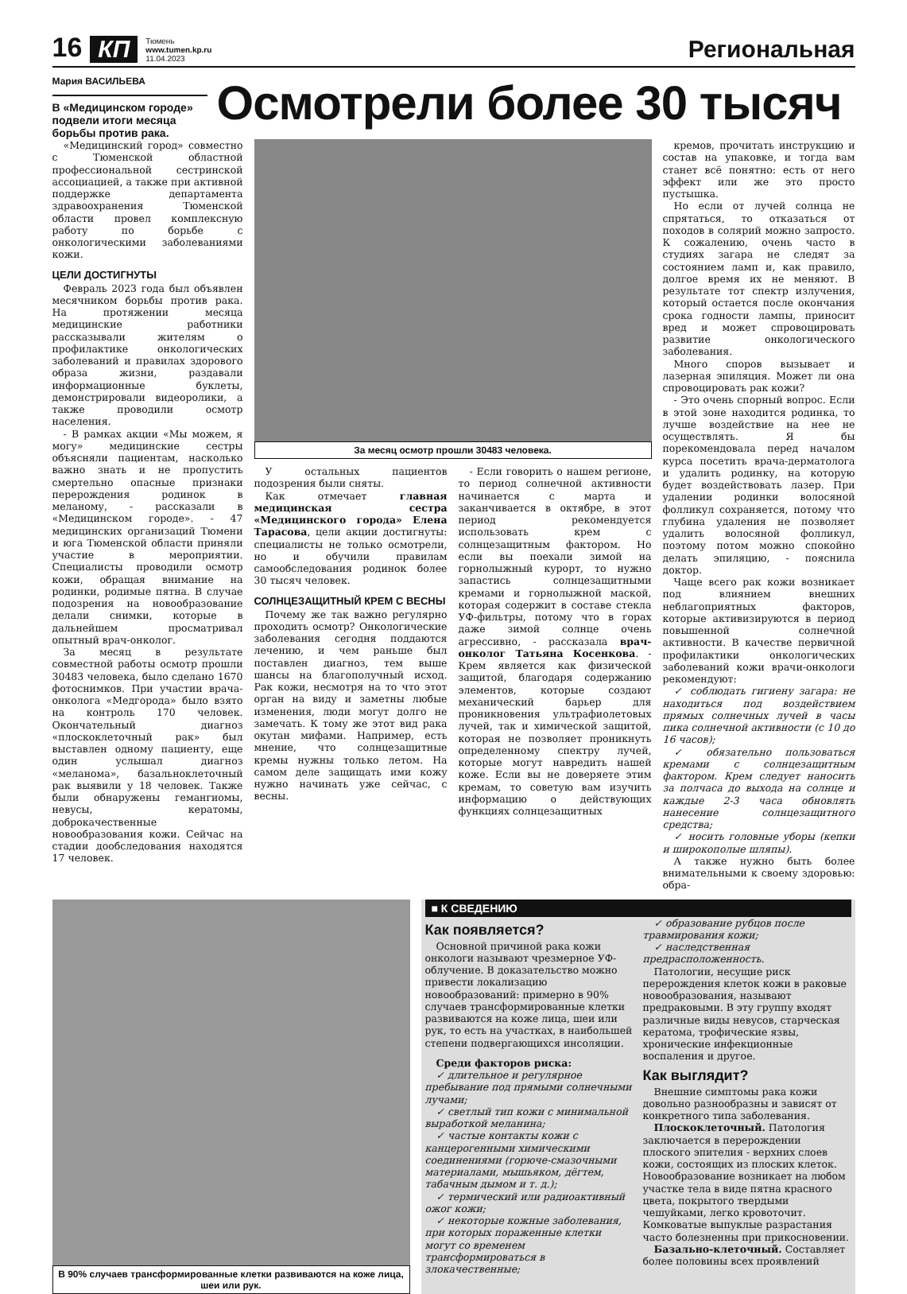16 КП
Тюмень
www.tumen.kp.ru
11.04.2023
Региональная
Мария ВАСИЛЬЕВА
В «Медицинском городе» подвели итоги месяца борьбы против рака.
Осмотрели более 30 тысяч
«Медицинский город» совместно с Тюменской областной профессиональной сестринской ассоциацией, а также при активной поддержке департамента здравоохранения Тюменской области провел комплексную работу по борьбе с онкологическими заболеваниями кожи.
ЦЕЛИ ДОСТИГНУТЫ
Февраль 2023 года был объявлен месячником борьбы против рака. На протяжении месяца медицинские работники рассказывали жителям о профилактике онкологических заболеваний и правилах здорового образа жизни, раздавали информационные буклеты, демонстрировали видеоролики, а также проводили осмотр населения.
- В рамках акции «Мы можем, я могу» медицинские сестры объясняли пациентам, насколько важно знать и не пропустить смертельно опасные признаки перерождения родинок в меланому, - рассказали в «Медицинском городе». - 47 медицинских организаций Тюмени и юга Тюменской области приняли участие в мероприятии. Специалисты проводили осмотр кожи, обращая внимание на родинки, родимые пятна. В случае подозрения на новообразование делали снимки, которые в дальнейшем просматривал опытный врач-онколог.
За месяц в результате совместной работы осмотр прошли 30483 человека, было сделано 1670 фотоснимков. При участии врача-онколога «Медгорода» было взято на контроль 170 человек. Окончательный диагноз «плоскоклеточный рак» был выставлен одному пациенту, еще один услышал диагноз «меланома», базальноклеточный рак выявили у 18 человек. Также были обнаружены гемангиомы, невусы, кератомы, доброкачественные новообразования кожи. Сейчас на стадии дообследования находятся 17 человек.
За месяц осмотр прошли 30483 человека.
У остальных пациентов подозрения были сняты.
Как отмечает главная медицинская сестра «Медицинского города» Елена Тарасова, цели акции достигнуты: специалисты не только осмотрели, но и обучили правилам самообследования родинок более 30 тысяч человек.
СОЛНЦЕЗАЩИТНЫЙ КРЕМ С ВЕСНЫ
Почему же так важно регулярно проходить осмотр? Онкологические заболевания сегодня поддаются лечению, и чем раньше был поставлен диагноз, тем выше шансы на благополучный исход. Рак кожи, несмотря на то что этот орган на виду и заметны любые изменения, люди могут долго не замечать. К тому же этот вид рака окутан мифами. Например, есть мнение, что солнцезащитные кремы нужны только летом. На самом деле защищать ими кожу нужно начинать уже сейчас, с весны.
- Если говорить о нашем регионе, то период солнечной активности начинается с марта и заканчивается в октябре, в этот период рекомендуется использовать крем с солнцезащитным фактором. Но если вы поехали зимой на горнолыжный курорт, то нужно запастись солнцезащитными кремами и горнолыжной маской, которая содержит в составе стекла УФ-фильтры, потому что в горах даже зимой солнце очень агрессивно, - рассказала врач-онколог Татьяна Косенкова. - Крем является как физической защитой, благодаря содержанию элементов, которые создают механический барьер для проникновения ультрафиолетовых лучей, так и химической защитой, которая не позволяет проникнуть определенному спектру лучей, которые могут навредить нашей коже. Если вы не доверяете этим кремам, то советую вам изучить информацию о действующих функциях солнцезащитных
кремов, прочитать инструкцию и состав на упаковке, и тогда вам станет всё понятно: есть от него эффект или же это просто пустышка.
Но если от лучей солнца не спрятаться, то отказаться от походов в солярий можно запросто. К сожалению, очень часто в студиях загара не следят за состоянием ламп и, как правило, долгое время их не меняют. В результате тот спектр излучения, который остается после окончания срока годности лампы, приносит вред и может спровоцировать развитие онкологического заболевания.
Много споров вызывает и лазерная эпиляция. Может ли она спровоцировать рак кожи?
- Это очень спорный вопрос. Если в этой зоне находится родинка, то лучше воздействие на нее не осуществлять. Я бы порекомендовала перед началом курса посетить врача-дерматолога и удалить родинку, на которую будет воздействовать лазер. При удалении родинки волосяной фолликул сохраняется, потому что глубина удаления не позволяет удалить волосяной фолликул, поэтому потом можно спокойно делать эпиляцию, - пояснила доктор.
Чаще всего рак кожи возникает под влиянием внешних неблагоприятных факторов, которые активизируются в период повышенной солнечной активности. В качестве первичной профилактики онкологических заболеваний кожи врачи-онкологи рекомендуют:
✓ соблюдать гигиену загара: не находиться под воздействием прямых солнечных лучей в часы пика солнечной активности (с 10 до 16 часов);
✓ обязательно пользоваться кремами с солнцезащитным фактором. Крем следует наносить за полчаса до выхода на солнце и каждые 2-3 часа обновлять нанесение солнцезащитного средства;
✓ носить головные уборы (кепки и широкополые шляпы).
А также нужно быть более внимательными к своему здоровью: обра-
В 90% случаев трансформированные клетки развиваются на коже лица, шеи или рук.
■ К СВЕДЕНИЮ
Как появляется?
Основной причиной рака кожи онкологи называют чрезмерное УФ-облучение. В доказательство можно привести локализацию новообразований: примерно в 90% случаев трансформированные клетки развиваются на коже лица, шеи или рук, то есть на участках, в наибольшей степени подвергающихся инсоляции.
Среди факторов риска:
✓ длительное и регулярное пребывание под прямыми солнечными лучами;
✓ светлый тип кожи с минимальной выработкой меланина;
✓ частые контакты кожи с канцерогенными химическими соединениями (горюче-смазочными материалами, мышьяком, дёгтем, табачным дымом и т. д.);
✓ термический или радиоактивный ожог кожи;
✓ некоторые кожные заболевания, при которых пораженные клетки могут со временем трансформироваться в злокачественные;
✓ образование рубцов после травмирования кожи;
✓ наследственная предрасположенность.
Патологии, несущие риск перерождения клеток кожи в раковые новообразования, называют предраковыми. В эту группу входят различные виды невусов, старческая кератома, трофические язвы, хронические инфекционные воспаления и другое.
Как выглядит?
Внешние симптомы рака кожи довольно разнообразны и зависят от конкретного типа заболевания.
Плоскоклеточный. Патология заключается в перерождении плоского эпителия - верхних слоев кожи, состоящих из плоских клеток. Новообразование возникает на любом участке тела в виде пятна красного цвета, покрытого твердыми чешуйками, легко кровоточит. Комковатые выпуклые разрастания часто болезненны при прикосновении.
Базально-клеточный. Составляет более половины всех проявлений